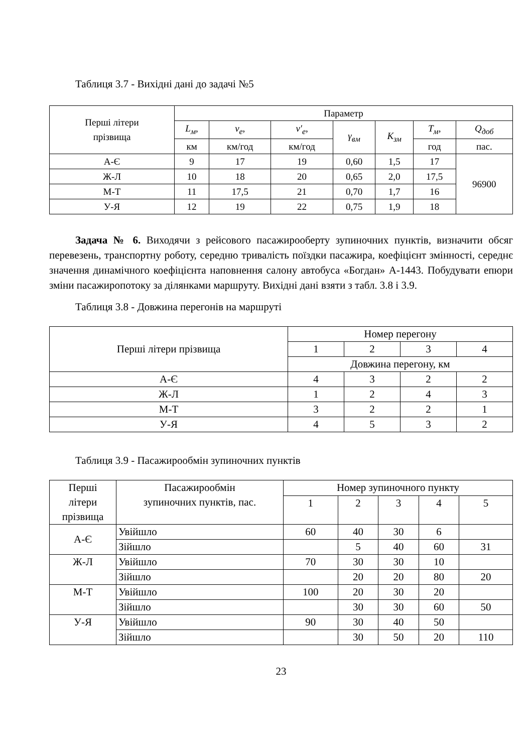Таблиця 3.7 - Вихідні дані до задачі №5
| Перші літери прізвища | Параметр | | | | | | |
| --- | --- | --- | --- | --- | --- | --- | --- |
| | L<sub>м</sub> , | v<sub>e</sub> , | v′<sub>e</sub> , | γ<sub>вм</sub> | K<sub>зм</sub> | T<sub>м</sub> , | Q<sub>доб</sub> |
| | км | км/год | км/год | | | год | пас. |
| А-Є | 9 | 17 | 19 | 0,60 | 1,5 | 17 | 96900 |
| Ж-Л | 10 | 18 | 20 | 0,65 | 2,0 | 17,5 | |
| М-Т | 11 | 17,5 | 21 | 0,70 | 1,7 | 16 | |
| У-Я | 12 | 19 | 22 | 0,75 | 1,9 | 18 | |
Задача № 6. Виходячи з рейсового пасажирооберту зупиночних пунктів, визначити обсяг перевезень, транспортну роботу, середню тривалість поїздки пасажира, коефіцієнт змінності, середнє значення динамічного коефіцієнта наповнення салону автобуса «Богдан» А-1443. Побудувати епюри зміни пасажиропотоку за ділянками маршруту. Вихідні дані взяти з табл. 3.8 і 3.9.
Таблиця 3.8 - Довжина перегонів на маршруті
| Перші літери прізвища | Номер перегону | | | |
| --- | --- | --- | --- | --- |
| | 1 | 2 | 3 | 4 |
| | Довжина перегону, км | | | |
| А-Є | 4 | 3 | 2 | 2 |
| Ж-Л | 1 | 2 | 4 | 3 |
| М-Т | 3 | 2 | 2 | 1 |
| У-Я | 4 | 5 | 3 | 2 |
Таблиця 3.9 - Пасажирообмін зупиночних пунктів
| Перші літери прізвища | Пасажирообмін зупиночних пунктів, пас. | Номер зупиночного пункту | | | | |
| --- | --- | --- | --- | --- | --- | --- |
| | | 1 | 2 | 3 | 4 | 5 |
| А-Є | Увійшло | 60 | 40 | 30 | 6 | |
| | Зійшло | | 5 | 40 | 60 | 31 |
| Ж-Л | Увійшло | 70 | 30 | 30 | 10 | |
| | Зійшло | | 20 | 20 | 80 | 20 |
| М-Т | Увійшло | 100 | 20 | 30 | 20 | |
| | Зійшло | | 30 | 30 | 60 | 50 |
| У-Я | Увійшло | 90 | 30 | 40 | 50 | |
| | Зійшло | | 30 | 50 | 20 | 110 |
23